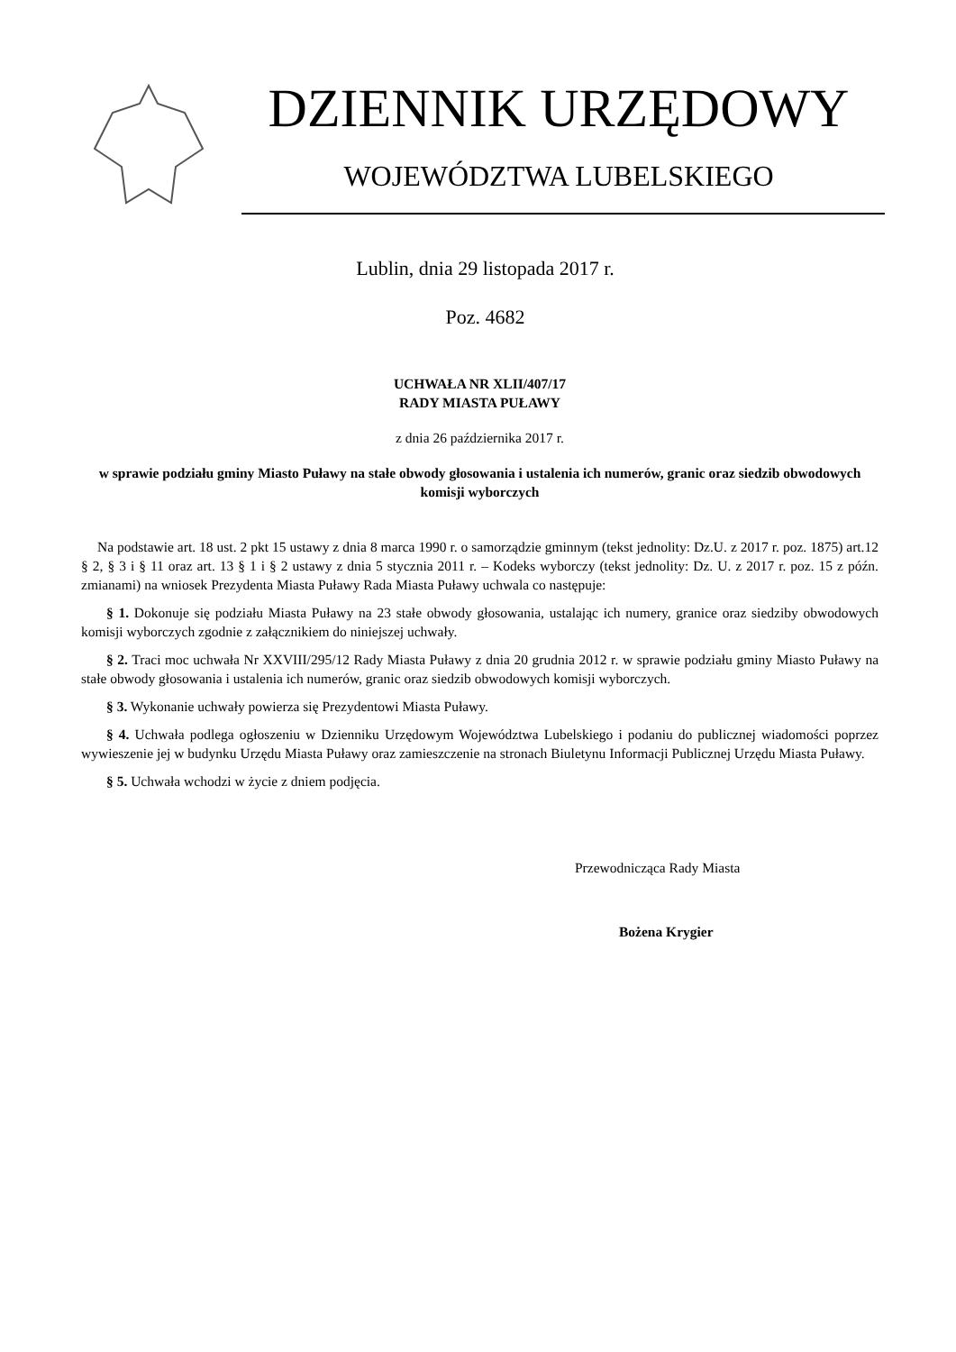DZIENNIK URZĘDOWY
WOJEWÓDZTWA LUBELSKIEGO
Lublin, dnia 29 listopada 2017 r.
Poz. 4682
UCHWAŁA NR XLII/407/17
RADY MIASTA PUŁAWY
z dnia 26 października 2017 r.
w sprawie podziału gminy Miasto Puławy na stałe obwody głosowania i ustalenia ich numerów, granic oraz siedzib obwodowych komisji wyborczych
Na podstawie art. 18 ust. 2 pkt 15 ustawy z dnia 8 marca 1990 r. o samorządzie gminnym (tekst jednolity: Dz.U. z 2017 r. poz. 1875) art.12 § 2, § 3 i § 11 oraz art. 13 § 1 i § 2 ustawy z dnia 5 stycznia 2011 r. – Kodeks wyborczy (tekst jednolity: Dz. U. z 2017 r. poz. 15 z późn. zmianami) na wniosek Prezydenta Miasta Puławy Rada Miasta Puławy uchwala co następuje:
§ 1. Dokonuje się podziału Miasta Puławy na 23 stałe obwody głosowania, ustalając ich numery, granice oraz siedziby obwodowych komisji wyborczych zgodnie z załącznikiem do niniejszej uchwały.
§ 2. Traci moc uchwała Nr XXVIII/295/12 Rady Miasta Puławy z dnia 20 grudnia 2012 r. w sprawie podziału gminy Miasto Puławy na stałe obwody głosowania i ustalenia ich numerów, granic oraz siedzib obwodowych komisji wyborczych.
§ 3. Wykonanie uchwały powierza się Prezydentowi Miasta Puławy.
§ 4. Uchwała podlega ogłoszeniu w Dzienniku Urzędowym Województwa Lubelskiego i podaniu do publicznej wiadomości poprzez wywieszenie jej w budynku Urzędu Miasta Puławy oraz zamieszczenie na stronach Biuletynu Informacji Publicznej Urzędu Miasta Puławy.
§ 5. Uchwała wchodzi w życie z dniem podjęcia.
Przewodnicząca Rady Miasta
Bożena Krygier